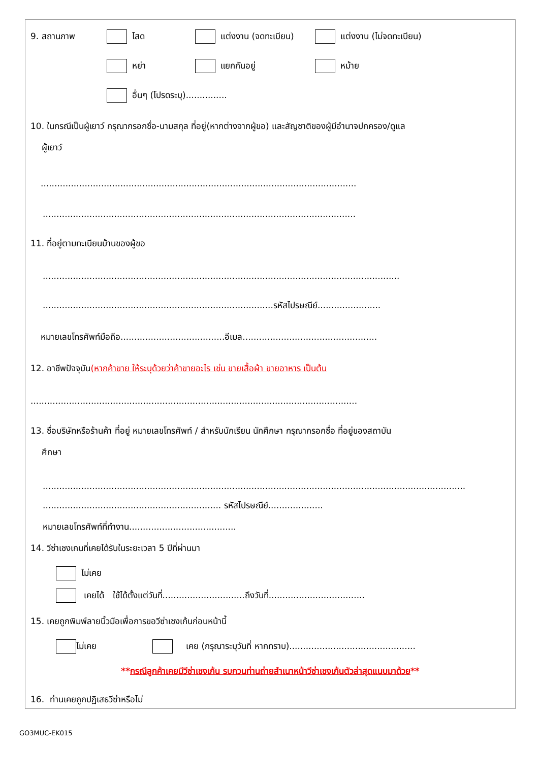9. สถานภาพ โสด แต่งงาน (จดทะเบียน) แต่งงาน (ไม่จดทะเบียน)
หย่า แยกกันอยู่ หม้าย
อื่นๆ (โปรดระบุ)...............
10. ในกรณีเป็นผู้เยาว์ กรุณากรอกชื่อ-นามสกุล ที่อยู่(หากต่างจากผู้ขอ) และสัญชาติของผู้มีอำนาจปกครอง/ดูแล
ผู้เยาว์
...................................................................................................................
..................................................................................................................
11. ที่อยู่ตามทะเบียนบ้านของผู้ขอ
..................................................................................................................................
....................................................................................รหัสไปรษณีย์.......................
หมายเลขโทรศัพท์มือถือ......................................อีเมล.................................................
12. อาชีพปัจจุบัน(หากค้าขาย ให้ระบุด้วยว่าค้าขายอะไร เช่น ขายเสื้อผ้า ขายอาหาร เป็นต้น
.......................................................................................................................
13. ชื่อบริษัทหรือร้านค้า ที่อยู่ หมายเลขโทรศัพท์ / สำหรับนักเรียน นักศึกษา กรุณากรอกชื่อ ที่อยู่ของสถาบัน
ศึกษา
..........................................................................................................................................................
................................................................. รหัสไปรษณีย์....................
หมายเลขโทรศัพท์ที่ทำงาน.......................................
14. วีซ่าเชงเกนที่เคยได้รับในระยะเวลา 5 ปีที่ผ่านมา
ไม่เคย
เคยได้ ใช้ได้ตั้งแต่วันที่..............................ถึงวันที่...................................
15. เคยถูกพิมพ์ลายนิ้วมือเพื่อการขอวีซ่าเชงเก้นก่อนหน้านี้
ไม่เคย เคย (กรุณาระบุวันที่ หากทราบ)..............................................
**กรณีลูกค้าเคยมีวีซ่าเชงเก้น รบกวนท่านถ่ายสำเนาหน้าวีซ่าเชงเก้นตัวล่าสุดแนบมาด้วย**
16. ท่านเคยถูกปฏิเสธวีซ่าหรือไม่
GO3MUC-EK015